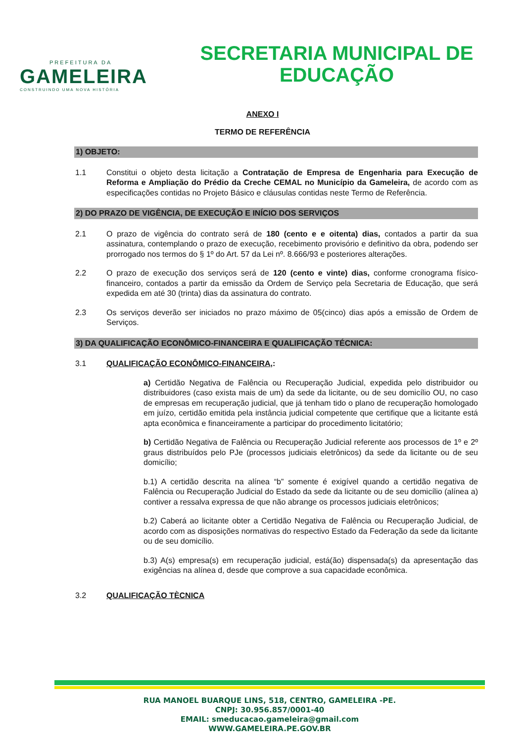PREFEITURA DA
GAMELEIRA
CONSTRUINDO UMA NOVA HISTÓRIA
SECRETARIA MUNICIPAL DE EDUCAÇÃO
ANEXO I
TERMO DE REFERÊNCIA
1) OBJETO:
1.1 Constitui o objeto desta licitação a Contratação de Empresa de Engenharia para Execução de Reforma e Ampliação do Prédio da Creche CEMAL no Município da Gameleira, de acordo com as especificações contidas no Projeto Básico e cláusulas contidas neste Termo de Referência.
2) DO PRAZO DE VIGÊNCIA, DE EXECUÇÃO E INÍCIO DOS SERVIÇOS
2.1 O prazo de vigência do contrato será de 180 (cento e e oitenta) dias, contados a partir da sua assinatura, contemplando o prazo de execução, recebimento provisório e definitivo da obra, podendo ser prorrogado nos termos do § 1º do Art. 57 da Lei nº. 8.666/93 e posteriores alterações.
2.2 O prazo de execução dos serviços será de 120 (cento e vinte) dias, conforme cronograma físico-financeiro, contados a partir da emissão da Ordem de Serviço pela Secretaria de Educação, que será expedida em até 30 (trinta) dias da assinatura do contrato.
2.3 Os serviços deverão ser iniciados no prazo máximo de 05(cinco) dias após a emissão de Ordem de Serviços.
3) DA QUALIFICAÇÃO ECONÔMICO-FINANCEIRA E QUALIFICAÇÃO TÉCNICA:
3.1 QUALIFICAÇÃO ECONÔMICO-FINANCEIRA,:
a) Certidão Negativa de Falência ou Recuperação Judicial, expedida pelo distribuidor ou distribuidores (caso exista mais de um) da sede da licitante, ou de seu domicílio OU, no caso de empresas em recuperação judicial, que já tenham tido o plano de recuperação homologado em juízo, certidão emitida pela instância judicial competente que certifique que a licitante está apta econômica e financeiramente a participar do procedimento licitatório;
b) Certidão Negativa de Falência ou Recuperação Judicial referente aos processos de 1º e 2º graus distribuídos pelo PJe (processos judiciais eletrônicos) da sede da licitante ou de seu domicílio;
b.1) A certidão descrita na alínea “b” somente é exigível quando a certidão negativa de Falência ou Recuperação Judicial do Estado da sede da licitante ou de seu domicílio (alínea a) contiver a ressalva expressa de que não abrange os processos judiciais eletrônicos;
b.2) Caberá ao licitante obter a Certidão Negativa de Falência ou Recuperação Judicial, de acordo com as disposições normativas do respectivo Estado da Federação da sede da licitante ou de seu domicílio.
b.3) A(s) empresa(s) em recuperação judicial, está(ão) dispensada(s) da apresentação das exigências na alínea d, desde que comprove a sua capacidade econômica.
3.2 QUALIFICAÇÃO TÈCNICA
RUA MANOEL BUARQUE LINS, 518, CENTRO, GAMELEIRA -PE.
CNPJ: 30.956.857/0001-40
EMAIL: smeducacao.gameleira@gmail.com
WWW.GAMELEIRA.PE.GOV.BR